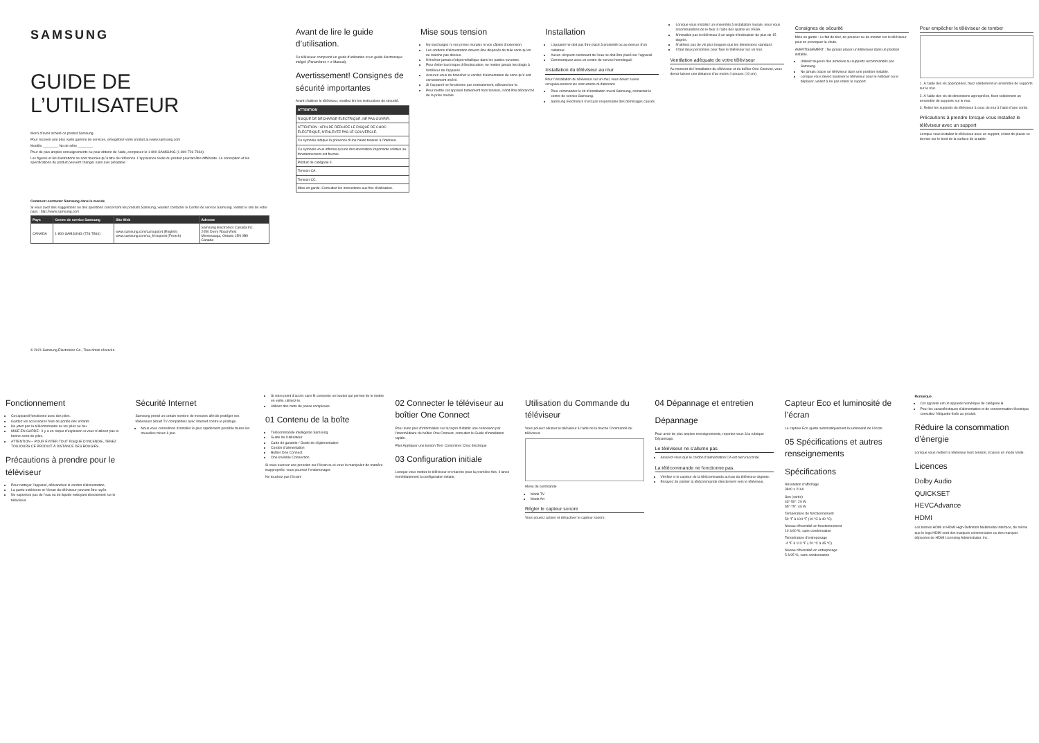SAMSUNG
GUIDE DE L’UTILISATEUR
Merci d’avoir acheté ce produit Samsung.
Pour recevoir une plus vaste gamme de services, enregistrez votre produit au www.samsung.com
Modèle ________ No de série ________
Pour de plus amples renseignements ou pour obtenir de l’aide, composez le 1-800-SAMSUNG (1-800-726-7864).
Les figures et les illustrations ne sont fournies qu’à titre de référence. L’apparence réelle du produit pourrait être différente. La conception et les spécifications du produit peuvent changer sans avis préalable.
Comment contacter Samsung dans le monde
Si vous avez des suggestions ou des questions concernant les produits Samsung, veuillez contacter le Centre de service Samsung. Visitez le site de votre pays : http://www.samsung.com
| Pays | Centre de service Samsung | Site Web | Adresse |
| --- | --- | --- | --- |
| CANADA | 1-800-SAMSUNG (726-7864) | www.samsung.com/ca/support (English) www.samsung.com/ca_fr/support (French) | Samsung Electronics Canada Inc. 2050 Derry Road West Mississauga, Ontario L5N 0B9 Canada |
© 2021 Samsung Electronics Co., Tous droits réservés.
Avant de lire le guide d’utilisation.
Ce téléviseur comprend un guide d’utilisation et un guide électronique intégré (Paramètres > e-Manual).
Avertissement! Consignes de sécurité importantes
Avant d’utiliser le téléviseur, veuillez lire les instructions de sécurité.
| ATTENTION |
| --- |
| RISQUE DE DÉCHARGE ÉLECTRIQUE. NE PAS OUVRIR. |
| ATTENTION : AFIN DE RÉDUIRE LE RISQUE DE CHOC ÉLECTRIQUE, N’ENLEVEZ PAS LE COUVERCLE. |
| Ce symbole indique la présence d’une haute tension à l’intérieur. |
| Ce symbole vous informe qu’une documentation importante relative au fonctionnement est fournie. |
| Produit de catégorie II. |
| Tension CA. |
| Tension CC. |
| Mise en garde. Consultez les instructions aux fins d’utilisation. |
Mise sous tension
Ne surchargez ni vos prises murales ni vos câbles d’extension.
Les cordons d’alimentation doivent être disposés de telle sorte qu’on ne marche pas dessus.
N’insérez jamais d’objet métallique dans les parties ouvertes.
Pour éviter tout risque d’électrocution, ne mettez jamais les doigts à l’intérieur de l’appareil.
Assurez-vous de brancher le cordon d’alimentation de sorte qu’il soit correctement inséré.
Si l’appareil ne fonctionne pas normalement, débranchez-le.
Pour mettre cet appareil totalement hors tension, il doit être débranché de la prise murale.
Installation
L’appareil ne doit pas être placé à proximité ou au-dessus d’un radiateur.
Aucun récipient contenant de l’eau ne doit être placé sur l’appareil.
Communiquez avec un centre de service homologué.
Installation du téléviseur au mur
Pour l’installation du téléviseur sur un mur, vous devez suivre scrupuleusement les instructions du fabricant.
Pour commander le kit d’installation mural Samsung, contactez le centre de service Samsung.
Samsung Electronics n’est pas responsable des dommages causés.
Lorsque vous installez un ensemble à installation murale, nous vous recommandons de le fixer à l’aide des quatre vis VESA.
N’installez pas le téléviseur à un angle d’inclinaison de plus de 15 degrés.
N’utilisez pas de vis plus longues que les dimensions standard.
Il faut deux personnes pour fixer le téléviseur sur un mur.
Ventilation adéquate de votre téléviseur
Au moment de l’installation du téléviseur et du boîtier One Connect, vous devez laisser une distance d’au moins 4 pouces (10 cm).
Consignes de sécurité
Mise en garde : Le fait de tirer, de pousser ou de monter sur le téléviseur peut en provoquer la chute.
AVERTISSEMENT : Ne jamais placer un téléviseur dans un position instable.
Utilisez toujours des armoires ou supports recommandés par Samsung.
Ne jamais placer un téléviseur dans une position instable.
Lorsque vous devez soulever le téléviseur pour le nettoyer ou le déplacer, veillez à ne pas retirer le support.
Pour empêcher le téléviseur de tomber
1. À l’aide des vis appropriées, fixez solidement un ensemble de supports sur le mur.
2. À l’aide des vis de dimensions appropriées, fixez solidement un ensemble de supports sur le mur.
3. Reliez les supports du téléviseur à ceux du mur à l’aide d’une corde.
Précautions à prendre lorsque vous installez le téléviseur avec un support
Lorsque vous installez le téléviseur avec un support, évitez de placer ce dernier sur le bord de la surface de la table.
Fonctionnement
Cet appareil fonctionne avec des piles.
Gardez les accessoires hors de portée des enfants.
Ne jetez pas la télécommande ou les piles au feu.
MISE EN GARDE : Il y a un risque d’explosion si vous n’utilisez pas la bonne sorte de piles.
ATTENTION – POUR ÉVITER TOUT RISQUE D’INCENDIE, TENEZ TOUJOURS CE PRODUIT À DISTANCE DES BOUGIES.
Précautions à prendre pour le téléviseur
Pour nettoyer l’appareil, débranchez le cordon d’alimentation.
La partie extérieure et l’écran du téléviseur peuvent être rayés.
Ne vaporisez pas de l’eau ou de liquide nettoyant directement sur le téléviseur.
Sécurité Internet
Samsung prend un certain nombre de mesures afin de protéger ses téléviseurs Smart TV compatibles avec Internet contre le piratage.
Nous vous conseillons d’installer le plus rapidement possible toutes les nouvelles mises à jour.
Si votre point d’accès sans fil comporte un bouton qui permet de le mettre en veille, utilisez-le.
Utilisez des mots de passe complexes.
01 Contenu de la boîte
Télécommande intelligente Samsung
Guide de l’utilisateur
Carte de garantie / Guide de réglementation
Cordon d’alimentation
Boîtier One Connect
One Invisible Connection
Si vous exercez une pression sur l’écran ou si vous le manipulez de manière inappropriée, vous pourriez l’endommager.
Ne touchez pas l’écran!
02 Connecter le téléviseur au boîtier One Connect
Pour avoir plus d’information sur la façon d’établir une connexion par l’intermédiaire du boîtier One Connect, consultez le Guide d’installation rapide.
Plier Appliquer une torsion Tirer Comprimer Choc électrique
03 Configuration initiale
Lorsque vous mettez le téléviseur en marche pour la première fois, il lance immédiatement la configuration initiale.
Utilisation du Commande du téléviseur
Vous pouvez allumer le téléviseur à l’aide de la touche Commande du téléviseur.
Menu de commande
Mode TV
Mode Art
Régler le capteur sonore
Vous pouvez activer et désactiver le capteur sonore.
04 Dépannage et entretien
Dépannage
Pour avoir de plus amples renseignements, reportez-vous à la rubrique Dépannage.
Le téléviseur ne s’allume pas.
Assurez-vous que le cordon d’alimentation CA est bien raccordé.
La télécommande ne fonctionne pas.
Vérifiez si le capteur de la télécommande au bas du téléviseur clignote.
Essayez de pointer la télécommande directement vers le téléviseur.
Capteur Eco et luminosité de l’écran
Le capteur Eco ajuste automatiquement la luminosité de l’écran.
05 Spécifications et autres renseignements
Spécifications
Résolution d’affichage
3840 x 2160
Son (sortie)
43"-50": 20 W
55"-75": 40 W
Température de fonctionnement
50 °F à 104 °F (10 °C à 40 °C)
Niveau d’humidité en fonctionnement
10 à 80 %, sans condensation
Température d’entreposage
-4 °F à 113 °F (-20 °C à 45 °C)
Niveau d’humidité en entreposage
5 à 95 %, sans condensation
Remarque
Cet appareil est un appareil numérique de catégorie B.
Pour les caractéristiques d’alimentation et de consommation électrique, consultez l’étiquette fixée au produit.
Réduire la consommation d’énergie
Lorsque vous mettez le téléviseur hors tension, il passe en mode Veille.
Licences
Dolby Audio
QUICKSET
HEVCAdvance
HDMI
Les termes HDMI et HDMI High-Definition Multimedia Interface, de même que le logo HDMI sont des marques commerciales ou des marques déposées de HDMI Licensing Administrator, Inc.